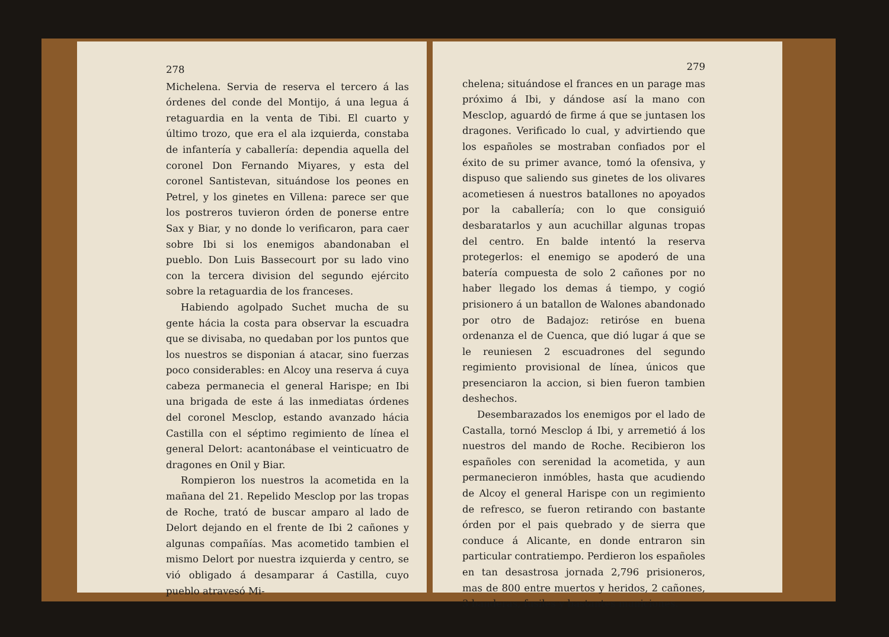278
Michelena. Servia de reserva el tercero á las órdenes del conde del Montijo, á una legua á retaguardia en la venta de Tibi. El cuarto y último trozo, que era el ala izquierda, constaba de infantería y caballería: dependia aquella del coronel Don Fernando Miyares, y esta del coronel Santistevan, situándose los peones en Petrel, y los ginetes en Villena: parece ser que los postreros tuvieron órden de ponerse entre Sax y Biar, y no donde lo verificaron, para caer sobre Ibi si los enemigos abandonaban el pueblo. Don Luis Bassecourt por su lado vino con la tercera division del segundo ejército sobre la retaguardia de los franceses.
Habiendo agolpado Suchet mucha de su gente hácia la costa para observar la escuadra que se divisaba, no quedaban por los puntos que los nuestros se disponian á atacar, sino fuerzas poco considerables: en Alcoy una reserva á cuya cabeza permanecia el general Harispe; en Ibi una brigada de este á las inmediatas órdenes del coronel Mesclop, estando avanzado hácia Castilla con el séptimo regimiento de línea el general Delort: acantonábase el veinticuatro de dragones en Onil y Biar.
Rompieron los nuestros la acometida en la mañana del 21. Repelido Mesclop por las tropas de Roche, trató de buscar amparo al lado de Delort dejando en el frente de Ibi 2 cañones y algunas compañías. Mas acometido tambien el mismo Delort por nuestra izquierda y centro, se vió obligado á desamparar á Castilla, cuyo pueblo atravesó Mi-
279
chelena; situándose el frances en un parage mas próximo á Ibi, y dándose así la mano con Mesclop, aguardó de firme á que se juntasen los dragones. Verificado lo cual, y advirtiendo que los españoles se mostraban confiados por el éxito de su primer avance, tomó la ofensiva, y dispuso que saliendo sus ginetes de los olivares acometiesen á nuestros batallones no apoyados por la caballería; con lo que consiguió desbaratarlos y aun acuchillar algunas tropas del centro. En balde intentó la reserva protegerlos: el enemigo se apoderó de una batería compuesta de solo 2 cañones por no haber llegado los demas á tiempo, y cogió prisionero á un batallon de Walones abandonado por otro de Badajoz: retiróse en buena ordenanza el de Cuenca, que dió lugar á que se le reuniesen 2 escuadrones del segundo regimiento provisional de línea, únicos que presenciaron la accion, si bien fueron tambien deshechos.
Desembarazados los enemigos por el lado de Castalla, tornó Mesclop á Ibi, y arremetió á los nuestros del mando de Roche. Recibieron los españoles con serenidad la acometida, y aun permanecieron inmóbles, hasta que acudiendo de Alcoy el general Harispe con un regimiento de refresco, se fueron retirando con bastante órden por el pais quebrado y de sierra que conduce á Alicante, en donde entraron sin particular contratiempo. Perdieron los españoles en tan desastrosa jornada 2,796 prisioneros, mas de 800 entre muertos y heridos, 2 cañones, 3 banderas, fusiles y bastantes municiones.